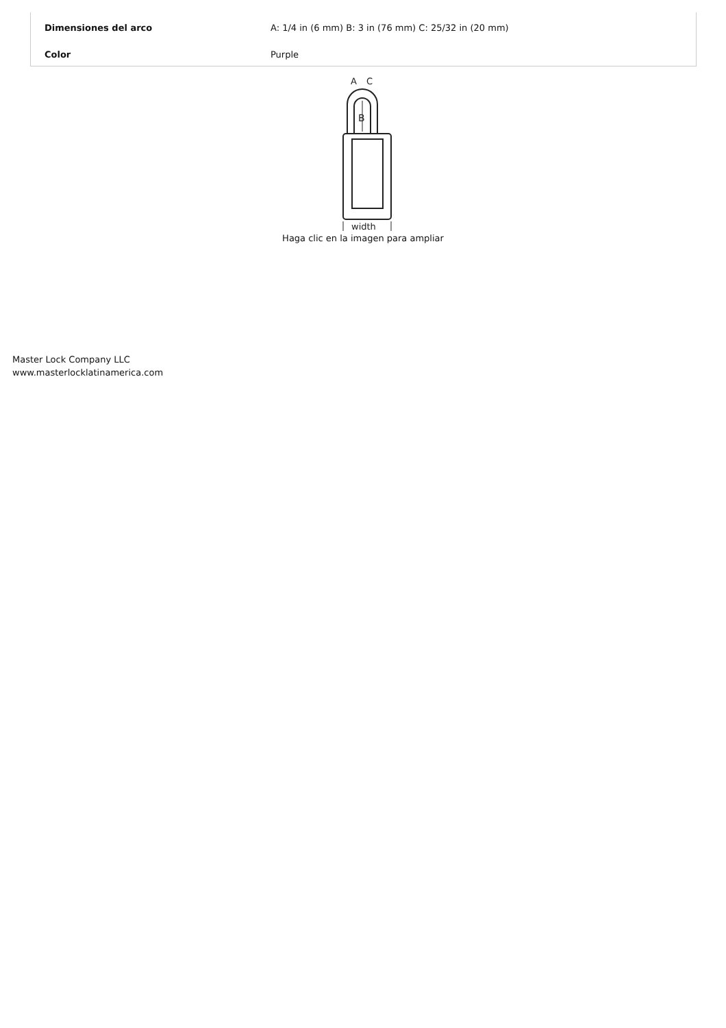| Dimensiones del arco | A: 1/4 in (6 mm) B: 3 in (76 mm) C: 25/32 in (20 mm) |
| Color | Purple |
B
A
C
width
Haga clic en la imagen para ampliar
Master Lock Company LLC
www.masterlocklatinamerica.com